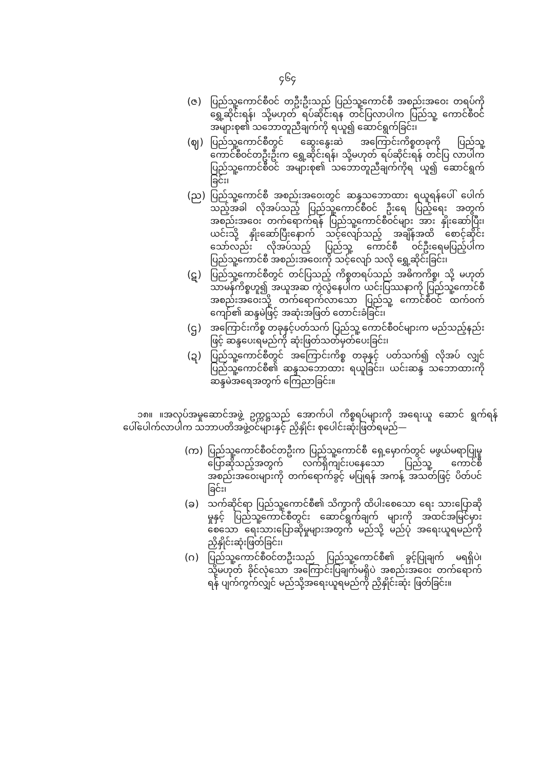၄၆၄
(ဇ) ပြည်သူ့ကောင်စီဝင် တဦးဦးသည် ပြည်သူ့ကောင်စီ အစည်းအဝေး တရပ်ကို ရွှေ့ဆိုင်းရန်၊ သို့မဟုတ် ရပ်ဆိုင်းရန တင်ပြလာပါက ပြည်သူ့ ကောင်စီဝင် အများစု၏ သဘောတူညီချက်ကို ရယူ၍ ဆောင်ရွက်ခြင်း၊
(ဈ) ပြည်သူ့ကောင်စီတွင် ဆွေးနွေးဆဲ အကြောင်းကိစ္စတခုကို ပြည်သူ့ ကောင်စီဝင်တဦးဦးက ရွှေ့ဆိုင်းရန်၊ သို့မဟုတ် ရပ်ဆိုင်းရန် တင်ပြ လာပါက ပြည်သူ့ကောင်စီဝင် အများစု၏ သဘောတူညီချက်ကိုရ ယူ၍ ဆောင်ရွက်ခြင်း၊
(ည) ပြည်သူ့ကောင်စီ အစည်းအဝေးတွင် ဆန္ဒသဘောထား ရယူရန်ပေါ် ပေါက်သည့်အခါ လိုအပ်သည့် ပြည်သူ့ကောင်စီဝင် ဦးရေ ပြည့်ရေး အတွက် အစည်းအဝေး တက်ရောက်ရန် ပြည်သူ့ကောင်စီဝင်များ အား နှိုးဆော်ပြီး၊ ယင်းသို့ နှိုးဆော်ပြီးနောက် သင့်လျော်သည့် အချိန်အထိ စောင့်ဆိုင်းသော်လည်း လိုအပ်သည့် ပြည်သူ့ ကောင်စီ ဝင်ဦးရေမပြည့်ပါက ပြည်သူ့ကောင်စီ အစည်းအဝေးကို သင့်လျော် သလို ရွှေ့ဆိုင်းခြင်း၊
(ဋ) ပြည်သူ့ကောင်စီတွင် တင်ပြသည့် ကိစ္စတရပ်သည် အဓိကကိစ္စ၊ သို့ မဟုတ် သာမန်ကိစ္စဟူ၍ အယူအဆ ကွဲလွဲနေပါက ယင်းပြဿနာကို ပြည်သူ့ကောင်စီ အစည်းအဝေးသို့ တက်ရောက်လာသော ပြည်သူ့ ကောင်စီဝင် ထက်ဝက်ကျော်၏ ဆန္ဒမဲဖြင့် အဆုံးအဖြတ် တောင်းခံခြင်း၊
(ဌ) အကြောင်းကိစ္စ တခုနှင့်ပတ်သက် ပြည်သူ့ ကောင်စီဝင်များက မည်သည့်နည်းဖြင့် ဆန္ဒပေးရမည်ကို ဆုံးဖြတ်သတ်မှတ်ပေးခြင်း၊
(ဍ) ပြည်သူ့ကောင်စီတွင် အကြောင်းကိစ္စ တခုနှင့် ပတ်သက်၍ လိုအပ် လျှင် ပြည်သူ့ကောင်စီ၏ ဆန္ဒသဘောထား ရယူခြင်း၊ ယင်းဆန္ဒ သဘောထားကို ဆန္ဒမဲအရေအတွက် ကြေညာခြင်း။
၁၈။ ။အလုပ်အမှုဆောင်အဖွဲ့ ဥက္ကဋ္ဌသည် အောက်ပါ ကိစ္စရပ်များကို အရေးယူ ဆောင် ရွက်ရန် ပေါ်ပေါက်လာပါက သဘာပတိအဖွဲ့ဝင်များနှင့် ညှိနှိုင်း စုပေါင်းဆုံးဖြတ်ရမည်—
(က) ပြည်သူ့ကောင်စီဝင်တဦးက ပြည်သူ့ကောင်စီ ရှေ့မှောက်တွင် မဖွယ်မရာပြုမူပြောဆိုသည့်အတွက် လက်ရှိကျင်းပနေသော ပြည်သူ့ ကောင်စီ အစည်းအဝေးများကို တက်ရောက်ခွင့် မပြုရန် အကန့် အသတ်ဖြင့် ပိတ်ပင်ခြင်း၊
(ခ) သက်ဆိုင်ရာ ပြည်သူ့ကောင်စီ၏ သိက္ခာကို ထိပါးစေသော ရေး သားပြောဆိုမှုနှင့် ပြည်သူ့ကောင်စီတွင်း ဆောင်ရွက်ချက် များကို အထင်အမြင်မှားစေသော ရေးသားပြောဆိုမှုများအတွက် မည်သို့ မည်ပုံ အရေးယူရမည်ကို ညှိနှိုင်းဆုံးဖြတ်ခြင်း၊
(ဂ) ပြည်သူ့ကောင်စီဝင်တဦးသည် ပြည်သူ့ကောင်စီ၏ ခွင့်ပြုချက် မရရှိပဲ၊ သို့မဟုတ် ခိုင်လုံသော အကြောင်းပြချက်မရှိပဲ အစည်းအဝေး တက်ရောက်ရန် ပျက်ကွက်လျှင် မည်သို့အရေးယူရမည်ကို ညှိနှိုင်းဆုံး ဖြတ်ခြင်း။